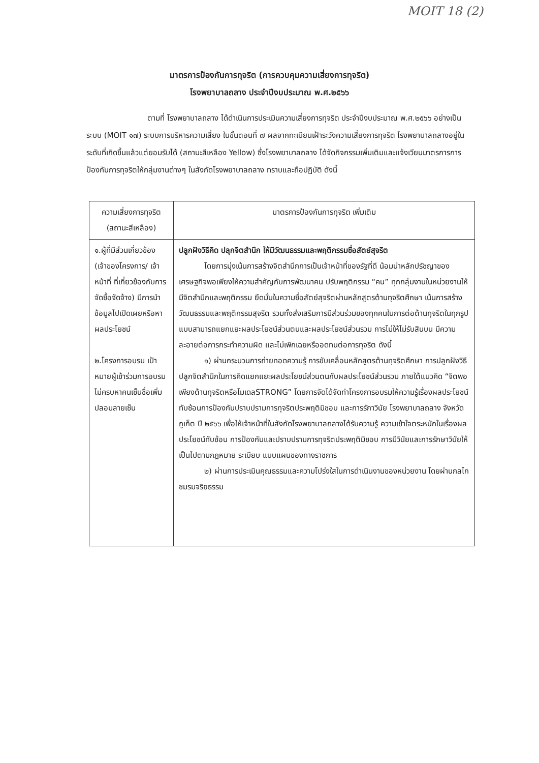MOIT 18 (2)
มาตรการป้องกันการทุจริต (การควบคุมความเสี่ยงการทุจริต)
โรงพยาบาลถลาง ประจำปีงบประมาณ พ.ศ.๒๕๖๖
ตามที่ โรงพยาบาลถลาง ได้ดำเนินการประเมินความเสี่ยงการทุจริต ประจำปีงบประมาณ พ.ศ.๒๕๖๖ อย่างเป็นระบบ (MOIT ๑๗) ระบบการบริหารความเสี่ยง ในขั้นตอนที่ ๗ ผลจากทะเบียนเฝ้าระวังความเสี่ยงการทุจริต โรงพยาบาลถลางอยู่ในระดับที่เกิดขึ้นแล้วแต่ยอมรับได้ (สถานะสีเหลือง Yellow) ซึ่งโรงพยาบาลถลาง ได้จัดกิจกรรมเพิ่มเติมและแจ้งเวียนมาตรการการป้องกันการทุจริตให้กลุ่มงานต่างๆ ในสังกัดโรงพยาบาลถลาง ทราบและถือปฏิบัติ ดังนี้
| ความเสี่ยงการทุจริต (สถานะสีเหลือง) | มาตรการป้องกันการทุจริต เพิ่มเติม |
| --- | --- |
| ๑.ผู้ที่มีส่วนเกี่ยวข้อง (เจ้าของโครงการ/ เจ้าหน้าที่ ที่เกี่ยวข้องกับการจัดซื้อจัดจ้าง) มีการนำข้อมูลไปเปิดเผยหรือหาผลประโยชน์ ๒.โครงการอบรม เป้าหมายผู้เข้าร่วมการอบรมไม่ครบหาคนเซ็นชื่อเพิ่ม ปลอมลายเซ็น | ปลูกฝังวิธีคิด ปลุกจิตสำนึก ให้มีวัฒนธรรมและพฤติกรรมซื่อสัตย์สุจริต โดยการมุ่งเน้นการสร้างจิตสำนึกการเป็นเจ้าหน้าที่ของรัฐที่ดี น้อมนำหลักปรัชญาของเศรษฐกิจพอเพียงให้ความสำคัญกับการพัฒนาคน ปรับพฤติกรรม “คน” ทุกกลุ่มงานในหน่วยงานให้มีจิตสำนึกและพฤติกรรม ยึดมั่นในความซื่อสัตย์สุจริตผ่านหลักสูตรต้านทุจริตศึกษา เน้นการสร้างวัฒนธรรมและพฤติกรรมสุจริต รวมทั้งส่งเสริมการมีส่วนร่วมของทุกคนในการต่อต้านทุจริตในทุกรูปแบบสามารถแยกแยะผลประโยชน์ส่วนตนและผลประโยชน์ส่วนรวม การไม่ให้ไม่รับสินบน มีความละอายต่อการกระทำความผิด และไม่เพิกเฉยหรืออดทนต่อการทุจริต ดังนี้ ๑) ผ่านกระบวนการถ่ายทอดความรู้ การขับเคลื่อนหลักสูตรต้านทุจริตศึกษา การปลูกฝังวิธีปลูกจิตสำนึกในการคิดแยกแยะผลประโยชน์ส่วนตนกับผลประโยชน์ส่วนรวม ภายใต้แนวคิด “จิตพอเพียงต้านทุจริตหรือโมเดลSTRONG” โดยการจัดได้จัดทำโครงการอบรมให้ความรู้เรื่องผลประโยชน์ทับซ้อนการป้องกันปราบปรามการทุจริตประพฤติมิชอบ และการรักาวินัย โรงพยาบาลถลาง จังหวัดภูเก็ต ปี ๒๕๖๖ เพื่อให้เจ้าหน้าที่ในสังกัดโรงพยาบาลถลางได้รับความรู้ ความเข้าใจตระหนักในเรื่องผลประโยชน์ทับซ้อน การป้องกันและปราบปรามการทุจริตประพฤติมิชอบ การมีวินัยและการรักษาวินัยให้เป็นไปตามกฎหมาย ระเบียบ แบบแผนของทางราชการ ๒) ผ่านการประเมินคุณธรรมและความโปร่งใสในการดำเนินงานของหน่วยงาน โดยผ่านกลไกชมรมจริยธรรม |